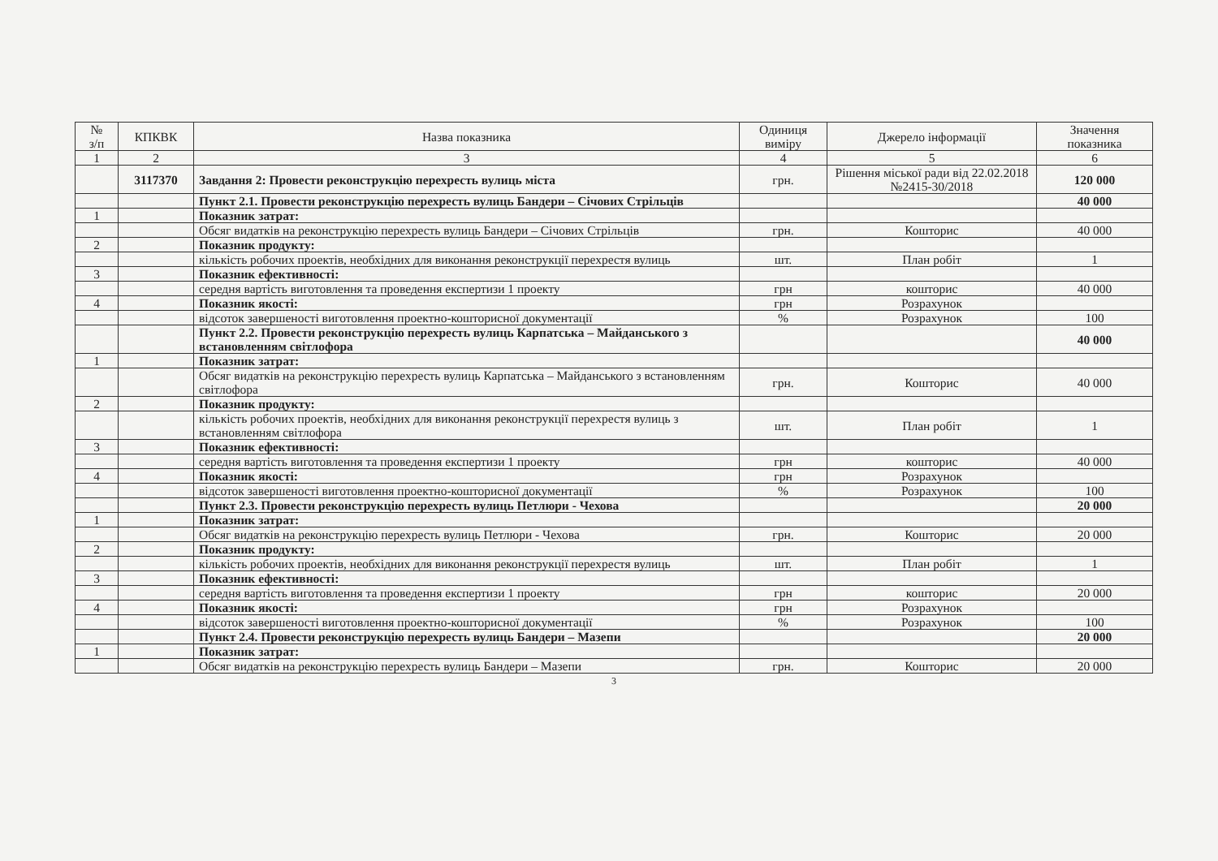| № з/п | КПКВК | Назва показника | Одиниця виміру | Джерело інформації | Значення показника |
| --- | --- | --- | --- | --- | --- |
| 1 | 2 | 3 | 4 | 5 | 6 |
| | 3117370 | Завдання 2: Провести реконструкцію перехресть вулиць міста | грн. | Рішення міської ради від 22.02.2018 №2415-30/2018 | 120 000 |
| | | Пункт 2.1. Провести реконструкцію перехресть вулиць Бандери – Січових Стрільців | | | 40 000 |
| 1 | | Показник затрат: | | | |
| | | Обсяг видатків на реконструкцію перехресть вулиць Бандери – Січових Стрільців | грн. | Кошторис | 40 000 |
| 2 | | Показник продукту: | | | |
| | | кількість робочих проектів, необхідних для виконання реконструкції перехрестя вулиць | шт. | План робіт | 1 |
| 3 | | Показник ефективності: | | | |
| | | середня вартість виготовлення та проведення експертизи 1 проекту | грн | кошторис | 40 000 |
| 4 | | Показник якості: | грн | Розрахунок | |
| | | відсоток завершеності виготовлення проектно-кошторисної документації | % | Розрахунок | 100 |
| | | Пункт 2.2. Провести реконструкцію перехресть вулиць Карпатська – Майданського з встановленням світлофора | | | 40 000 |
| 1 | | Показник затрат: | | | |
| | | Обсяг видатків на реконструкцію перехресть вулиць Карпатська – Майданського з встановленням світлофора | грн. | Кошторис | 40 000 |
| 2 | | Показник продукту: | | | |
| | | кількість робочих проектів, необхідних для виконання реконструкції перехрестя вулиць з встановленням світлофора | шт. | План робіт | 1 |
| 3 | | Показник ефективності: | | | |
| | | середня вартість виготовлення та проведення експертизи 1 проекту | грн | кошторис | 40 000 |
| 4 | | Показник якості: | грн | Розрахунок | |
| | | відсоток завершеності виготовлення проектно-кошторисної документації | % | Розрахунок | 100 |
| | | Пункт 2.3. Провести реконструкцію перехресть вулиць Петлюри - Чехова | | | 20 000 |
| 1 | | Показник затрат: | | | |
| | | Обсяг видатків на реконструкцію перехресть вулиць Петлюри - Чехова | грн. | Кошторис | 20 000 |
| 2 | | Показник продукту: | | | |
| | | кількість робочих проектів, необхідних для виконання реконструкції перехрестя вулиць | шт. | План робіт | 1 |
| 3 | | Показник ефективності: | | | |
| | | середня вартість виготовлення та проведення експертизи 1 проекту | грн | кошторис | 20 000 |
| 4 | | Показник якості: | грн | Розрахунок | |
| | | відсоток завершеності виготовлення проектно-кошторисної документації | % | Розрахунок | 100 |
| | | Пункт 2.4. Провести реконструкцію перехресть вулиць Бандери – Мазепи | | | 20 000 |
| 1 | | Показник затрат: | | | |
| | | Обсяг видатків на реконструкцію перехресть вулиць Бандери – Мазепи | грн. | Кошторис | 20 000 |
3